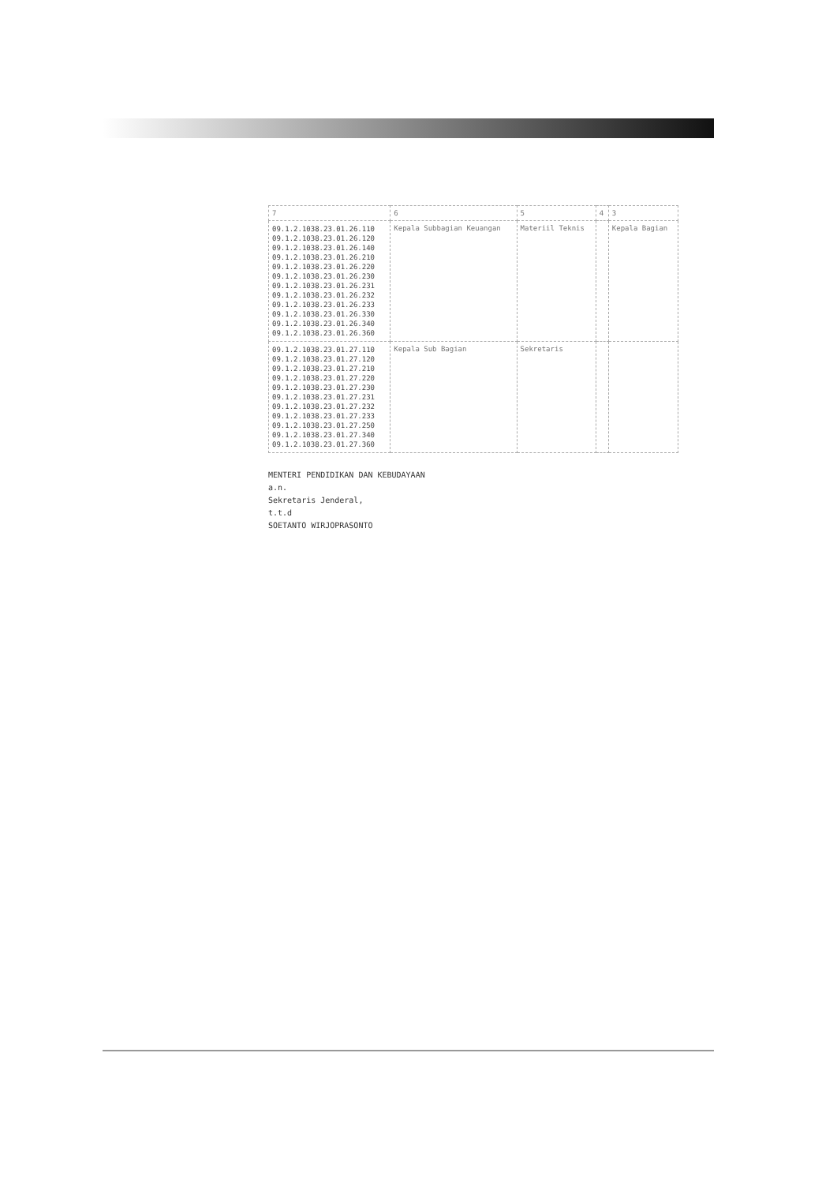| 7 | 6 | 5 | 4 | 3 |
| 09.1.2.1038.23.01.26.110 09.1.2.1038.23.01.26.120 09.1.2.1038.23.01.26.140 09.1.2.1038.23.01.26.210 09.1.2.1038.23.01.26.220 09.1.2.1038.23.01.26.230 09.1.2.1038.23.01.26.231 09.1.2.1038.23.01.26.232 09.1.2.1038.23.01.26.233 09.1.2.1038.23.01.26.330 09.1.2.1038.23.01.26.340 09.1.2.1038.23.01.26.360 | Kepala Subbagian Keuangan | Materiil Teknis | | Kepala Bagian |
| 09.1.2.1038.23.01.27.110 09.1.2.1038.23.01.27.120 09.1.2.1038.23.01.27.210 09.1.2.1038.23.01.27.220 09.1.2.1038.23.01.27.230 09.1.2.1038.23.01.27.231 09.1.2.1038.23.01.27.232 09.1.2.1038.23.01.27.233 09.1.2.1038.23.01.27.250 09.1.2.1038.23.01.27.340 09.1.2.1038.23.01.27.360 | Kepala Sub Bagian | Sekretaris | | |
MENTERI PENDIDIKAN DAN KEBUDAYAAN
a.n.
Sekretaris Jenderal,
t.t.d
SOETANTO WIRJOPRASONTO